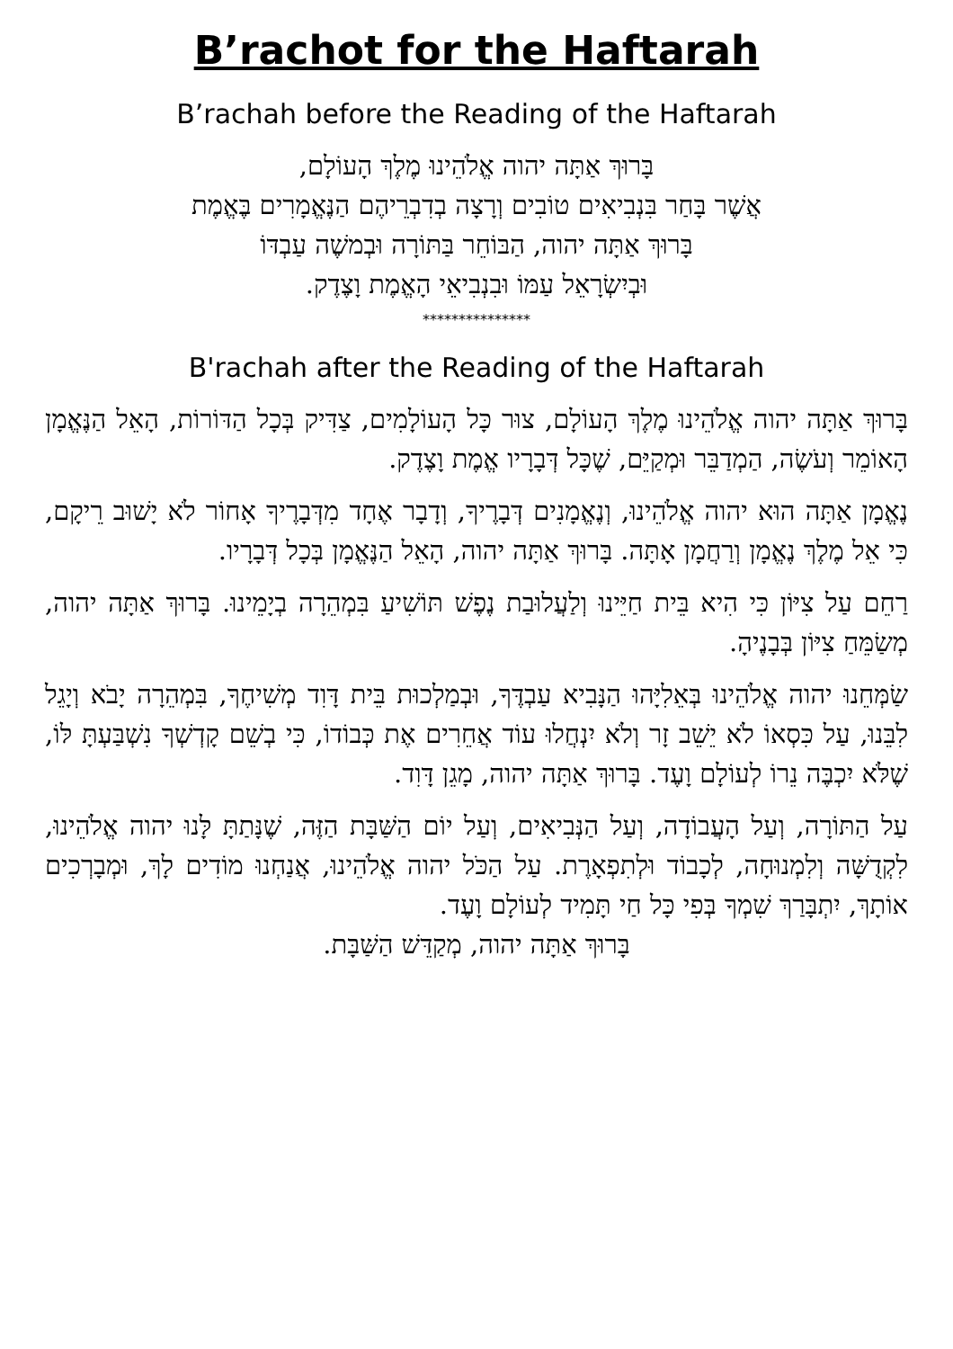B’rachot for the Haftarah
B’rachah before the Reading of the Haftarah
בָּרוּךְ אַתָּה יהוה אֱלֹהֵינוּ מֶלֶךְ הָעוֹלָם,
אֲשֶׁר בָּחַר בִּנְבִיאִים טוֹבִים וְרָצָה בְדִבְרֵיהֶם הַנֶּאֱמָרִים בֶּאֱמֶת
בָּרוּךְ אַתָּה יהוה, הַבּוֹחֵר בַּתּוֹרָה וּבְמשֶׁה עַבְדּוֹ
וּבְיִשְׂרָאֵל עַמּוֹ וּבִנְבִיאֵי הָאֱמֶת וָצֶדֶק.
***************
B'rachah after the Reading of the Haftarah
בָּרוּךְ אַתָּה יהוה אֱלֹהֵינוּ מֶלֶךְ הָעוֹלָם, צוּר כָּל הָעוֹלָמִים, צַדִּיק בְּכָל הַדּוֹרוֹת, הָאֵל הַנֶּאֱמָן הָאוֹמֵר וְעֹשֶׂה, הַמְדַבֵּר וּמְקַיֵּם, שֶׁכָּל דְּבָרָיו אֱמֶת וָצֶדֶק.
נֶאֱמָן אַתָּה הוּא יהוה אֱלֹהֵינוּ, וְנֶאֱמָנִים דְּבָרֶיךָ, וְדָבָר אֶחָד מִדְּבָרֶיךָ אָחוֹר לֹא יָשׁוּב רֵיקָם, כִּי אֵל מֶלֶךְ נֶאֱמָן וְרַחֲמָן אָתָּה. בָּרוּךְ אַתָּה יהוה, הָאֵל הַנֶּאֱמָן בְּכָל דְּבָרָיו.
רַחֵם עַל צִיּוֹן כִּי הִיא בֵּית חַיֵּינוּ וְלַעֲלוּבַת נֶפֶשׁ תּוֹשִׁיעַ בִּמְהֵרָה בְיָמֵינוּ. בָּרוּךְ אַתָּה יהוה, מְשַׂמֵּחַ צִיּוֹן בְּבָנֶיהָ.
שַׂמְּחֵנוּ יהוה אֱלֹהֵינוּ בְּאֵלִיָּהוּ הַנָּבִיא עַבְדֶּךָ, וּבְמַלְכוּת בֵּית דָּוִד מְשִׁיחֶךָ, בִּמְהֵרָה יָבֹא וְיָגֵל לִבֵּנוּ, עַל כִּסְאוֹ לֹא יֵשֵׁב זָר וְלֹא יִנְחֲלוּ עוֹד אֲחֵרִים אֶת כְּבוֹדוֹ, כִּי בְשֵׁם קָדְשְׁךָ נִשְׁבַּעְתָּ לּוֹ, שֶׁלֹּא יִכְבֶּה נֵרוֹ לְעוֹלָם וָעֶד. בָּרוּךְ אַתָּה יהוה, מָגֵן דָּוִד.
עַל הַתּוֹרָה, וְעַל הָעֲבוֹדָה, וְעַל הַנְּבִיאִים, וְעַל יוֹם הַשַּׁבָּת הַזֶּה, שֶׁנָּתַתָּ לָּנוּ יהוה אֱלֹהֵינוּ, לִקְדֻשָּׁה וְלִמְנוּחָה, לְכָבוֹד וּלְתִפְאָרֶת. עַל הַכֹּל יהוה אֱלֹהֵינוּ, אֲנַחְנוּ מוֹדִים לָךְ, וּמְבָרְכִים אוֹתָךְ, יִתְבָּרַךְ שִׁמְךָ בְּפִי כָּל חַי תָּמִיד לְעוֹלָם וָעֶד.
בָּרוּךְ אַתָּה יהוה, מְקַדֵּשׁ הַשַּׁבָּת.